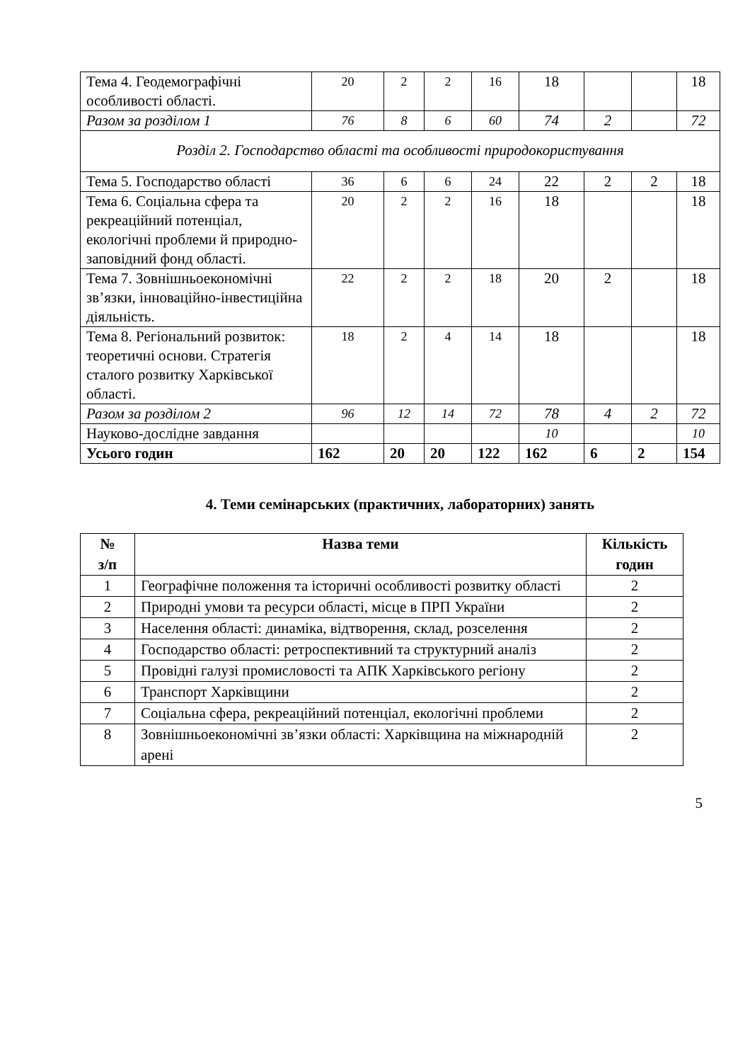| Тема 4. Геодемографічні особливості області. | 20 | 2 | 2 | 16 | 18 | | | 18 |
| Разом за розділом 1 | 76 | 8 | 6 | 60 | 74 | 2 | | 72 |
| Розділ 2. Господарство області та особливості природокористування | | | | | | | | |
| Тема 5. Господарство області | 36 | 6 | 6 | 24 | 22 | 2 | 2 | 18 |
| Тема 6. Соціальна сфера та рекреаційний потенціал, екологічні проблеми й природно-заповідний фонд області. | 20 | 2 | 2 | 16 | 18 | | | 18 |
| Тема 7. Зовнішньоекономічні зв’язки, інноваційно-інвестиційна діяльність. | 22 | 2 | 2 | 18 | 20 | 2 | | 18 |
| Тема 8. Регіональний розвиток: теоретичні основи. Стратегія сталого розвитку Харківської області. | 18 | 2 | 4 | 14 | 18 | | | 18 |
| Разом за розділом 2 | 96 | 12 | 14 | 72 | 78 | 4 | 2 | 72 |
| Науково-дослідне завдання | | | | | 10 | | | 10 |
| Усього годин | 162 | 20 | 20 | 122 | 162 | 6 | 2 | 154 |
4. Теми семінарських (практичних, лабораторних) занять
| № з/п | Назва теми | Кількість годин |
| --- | --- | --- |
| 1 | Географічне положення та історичні особливості розвитку області | 2 |
| 2 | Природні умови та ресурси області, місце в ПРП України | 2 |
| 3 | Населення області: динаміка, відтворення, склад, розселення | 2 |
| 4 | Господарство області: ретроспективний та структурний аналіз | 2 |
| 5 | Провідні галузі промисловості та АПК Харківського регіону | 2 |
| 6 | Транспорт Харківщини | 2 |
| 7 | Соціальна сфера, рекреаційний потенціал, екологічні проблеми | 2 |
| 8 | Зовнішньоекономічні зв’язки області: Харківщина на міжнародній арені | 2 |
5